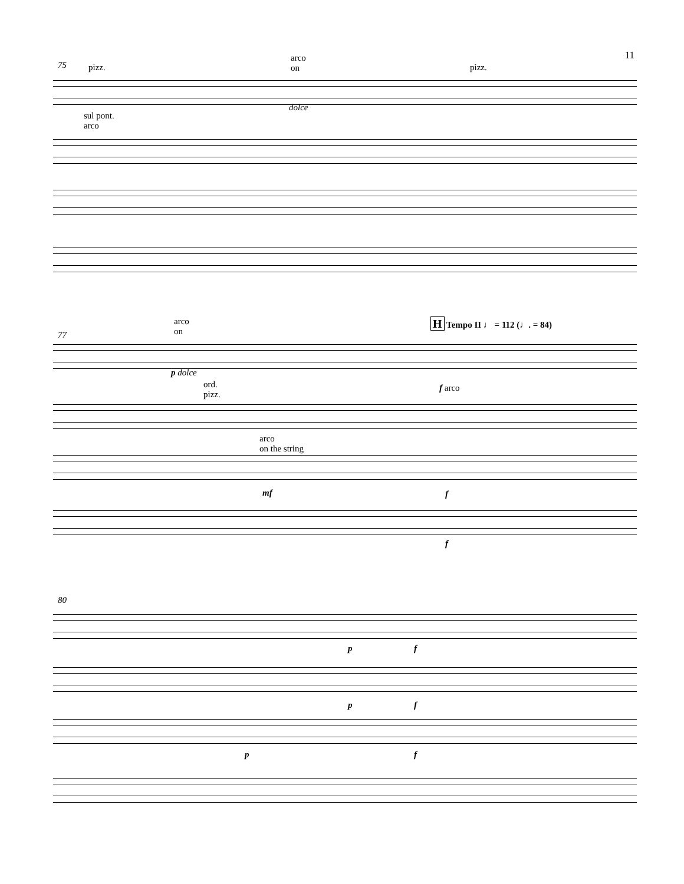11
75 pizz.
arco
on
pizz.
dolce
sul pont.
arco
77
arco
on
H Tempo II ♩ = 112 (♩. = 84)
p dolce
ord.
pizz.
f arco
arco
on the string
mf f
f
80
p f
p f
p f